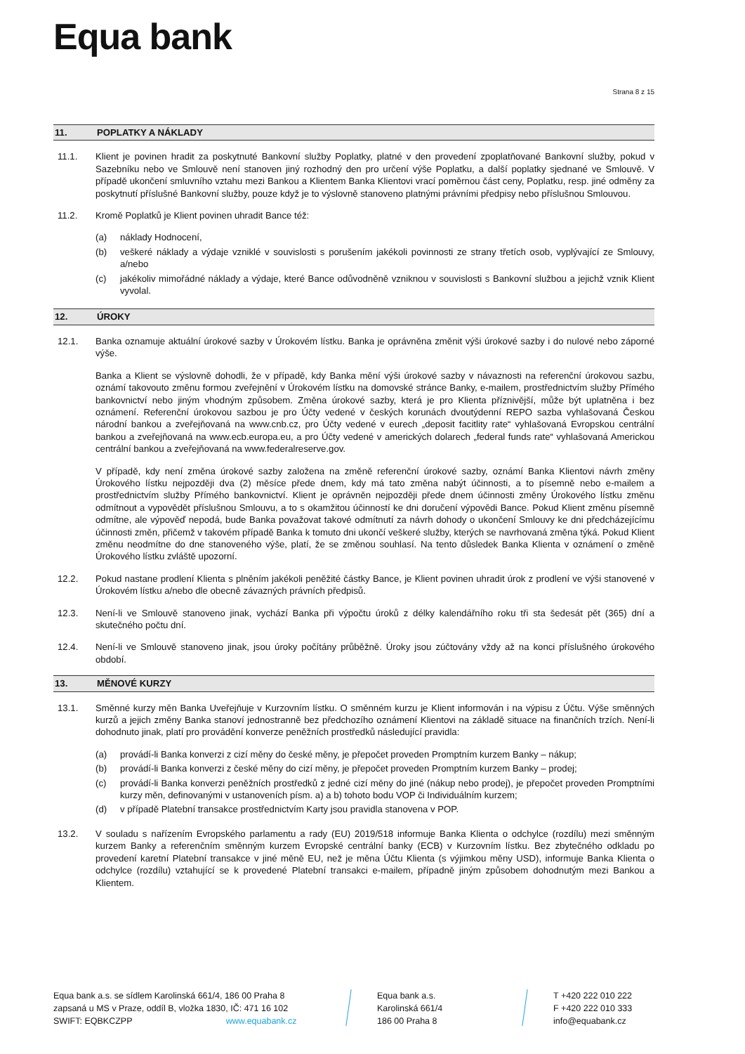Equa bank
Strana 8 z 15
11. POPLATKY A NÁKLADY
11.1. Klient je povinen hradit za poskytnuté Bankovní služby Poplatky, platné v den provedení zpoplatňované Bankovní služby, pokud v Sazebníku nebo ve Smlouvě není stanoven jiný rozhodný den pro určení výše Poplatku, a další poplatky sjednané ve Smlouvě. V případě ukončení smluvního vztahu mezi Bankou a Klientem Banka Klientovi vrací poměrnou část ceny, Poplatku, resp. jiné odměny za poskytnutí příslušné Bankovní služby, pouze když je to výslovně stanoveno platnými právními předpisy nebo příslušnou Smlouvou.
11.2. Kromě Poplatků je Klient povinen uhradit Bance též:
(a) náklady Hodnocení,
(b) veškeré náklady a výdaje vzniklé v souvislosti s porušením jakékoli povinnosti ze strany třetích osob, vyplývající ze Smlouvy, a/nebo
(c) jakékoliv mimořádné náklady a výdaje, které Bance odůvodněně vzniknou v souvislosti s Bankovní službou a jejichž vznik Klient vyvolal.
12. ÚROKY
12.1. Banka oznamuje aktuální úrokové sazby v Úrokovém lístku. Banka je oprávněna změnit výši úrokové sazby i do nulové nebo záporné výše.
Banka a Klient se výslovně dohodli, že v případě, kdy Banka mění výši úrokové sazby v návaznosti na referenční úrokovou sazbu, oznámí takovouto změnu formou zveřejnění v Úrokovém lístku na domovské stránce Banky, e-mailem, prostřednictvím služby Přímého bankovnictví nebo jiným vhodným způsobem. Změna úrokové sazby, která je pro Klienta příznivější, může být uplatněna i bez oznámení. Referenční úrokovou sazbou je pro Účty vedené v českých korunách dvoutýdenní REPO sazba vyhlašovaná Českou národní bankou a zveřejňovaná na www.cnb.cz, pro Účty vedené v eurech „deposit facitlity rate“ vyhlašovaná Evropskou centrální bankou a zveřejňovaná na www.ecb.europa.eu, a pro Účty vedené v amerických dolarech „federal funds rate“ vyhlašovaná Americkou centrální bankou a zveřejňovaná na www.federalreserve.gov.
V případě, kdy není změna úrokové sazby založena na změně referenční úrokové sazby, oznámí Banka Klientovi návrh změny Úrokového lístku nejpozději dva (2) měsíce přede dnem, kdy má tato změna nabýt účinnosti, a to písemně nebo e-mailem a prostřednictvím služby Přímého bankovnictví. Klient je oprávněn nejpozději přede dnem účinnosti změny Úrokového lístku změnu odmítnout a vypovědět příslušnou Smlouvu, a to s okamžitou účinností ke dni doručení výpovědi Bance. Pokud Klient změnu písemně odmítne, ale výpověď nepodá, bude Banka považovat takové odmítnutí za návrh dohody o ukončení Smlouvy ke dni předcházejícímu účinnosti změn, přičemž v takovém případě Banka k tomuto dni ukončí veškeré služby, kterých se navrhovaná změna týká. Pokud Klient změnu neodmítne do dne stanoveného výše, platí, že se změnou souhlasí. Na tento důsledek Banka Klienta v oznámení o změně Úrokového lístku zvláště upozorní.
12.2. Pokud nastane prodlení Klienta s plněním jakékoli peněžité částky Bance, je Klient povinen uhradit úrok z prodlení ve výši stanovené v Úrokovém lístku a/nebo dle obecně závazných právních předpisů.
12.3. Není-li ve Smlouvě stanoveno jinak, vychází Banka při výpočtu úroků z délky kalendářního roku tři sta šedesát pět (365) dní a skutečného počtu dní.
12.4. Není-li ve Smlouvě stanoveno jinak, jsou úroky počítány průběžně. Úroky jsou zúčtovány vždy až na konci příslušného úrokového období.
13. MĚNOVÉ KURZY
13.1. Směnné kurzy měn Banka Uveřejňuje v Kurzovním lístku. O směnném kurzu je Klient informován i na výpisu z Účtu. Výše směnných kurzů a jejich změny Banka stanoví jednostranně bez předchozího oznámení Klientovi na základě situace na finančních trzích. Není-li dohodnuto jinak, platí pro provádění konverze peněžních prostředků následující pravidla:
(a) provádí-li Banka konverzi z cizí měny do české měny, je přepočet proveden Promptním kurzem Banky – nákup;
(b) provádí-li Banka konverzi z české měny do cizí měny, je přepočet proveden Promptním kurzem Banky – prodej;
(c) provádí-li Banka konverzi peněžních prostředků z jedné cizí měny do jiné (nákup nebo prodej), je přepočet proveden Promptními kurzy měn, definovanými v ustanoveních písm. a) a b) tohoto bodu VOP či Individuálním kurzem;
(d) v případě Platební transakce prostřednictvím Karty jsou pravidla stanovena v POP.
13.2. V souladu s nařízením Evropského parlamentu a rady (EU) 2019/518 informuje Banka Klienta o odchylce (rozdílu) mezi směnným kurzem Banky a referenčním směnným kurzem Evropské centrální banky (ECB) v Kurzovním lístku. Bez zbytečného odkladu po provedení karetní Platební transakce v jiné měně EU, než je měna Účtu Klienta (s výjimkou měny USD), informuje Banka Klienta o odchylce (rozdílu) vztahující se k provedené Platební transakci e-mailem, případně jiným způsobem dohodnutým mezi Bankou a Klientem.
Equa bank a.s. se sídlem Karolinská 661/4, 186 00 Praha 8
zapsaná u MS v Praze, oddíl B, vložka 1830, IČ: 471 16 102
SWIFT: EQBKCZPP www.equabank.cz
Equa bank a.s.
Karolinská 661/4
186 00 Praha 8
T +420 222 010 222
F +420 222 010 333
info@equabank.cz